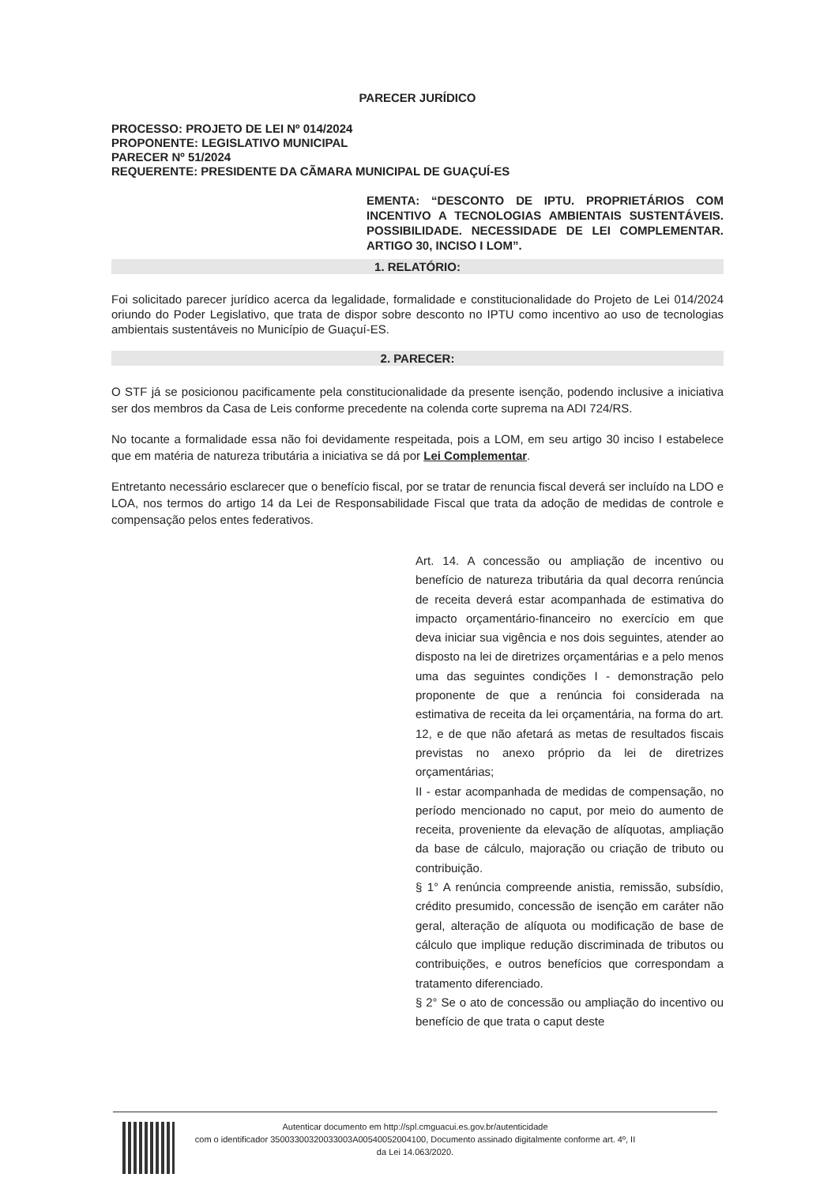PARECER JURÍDICO
PROCESSO: PROJETO DE LEI Nº 014/2024
PROPONENTE: LEGISLATIVO MUNICIPAL
PARECER Nº 51/2024
REQUERENTE: PRESIDENTE DA CÃMARA MUNICIPAL DE GUAÇUÍ-ES
EMENTA: “DESCONTO DE IPTU. PROPRIETÁRIOS COM INCENTIVO A TECNOLOGIAS AMBIENTAIS SUSTENTÁVEIS. POSSIBILIDADE. NECESSIDADE DE LEI COMPLEMENTAR. ARTIGO 30, INCISO I LOM”.
1. RELATÓRIO:
Foi solicitado parecer jurídico acerca da legalidade, formalidade e constitucionalidade do Projeto de Lei 014/2024 oriundo do Poder Legislativo, que trata de dispor sobre desconto no IPTU como incentivo ao uso de tecnologias ambientais sustentáveis no Município de Guaçuí-ES.
2. PARECER:
O STF já se posicionou pacificamente pela constitucionalidade da presente isenção, podendo inclusive a iniciativa ser dos membros da Casa de Leis conforme precedente na colenda corte suprema na ADI 724/RS.
No tocante a formalidade essa não foi devidamente respeitada, pois a LOM, em seu artigo 30 inciso I estabelece que em matéria de natureza tributária a iniciativa se dá por Lei Complementar.
Entretanto necessário esclarecer que o benefício fiscal, por se tratar de renuncia fiscal deverá ser incluído na LDO e LOA, nos termos do artigo 14 da Lei de Responsabilidade Fiscal que trata da adoção de medidas de controle e compensação pelos entes federativos.
Art. 14. A concessão ou ampliação de incentivo ou benefício de natureza tributária da qual decorra renúncia de receita deverá estar acompanhada de estimativa do impacto orçamentário-financeiro no exercício em que deva iniciar sua vigência e nos dois seguintes, atender ao disposto na lei de diretrizes orçamentárias e a pelo menos uma das seguintes condições I - demonstração pelo proponente de que a renúncia foi considerada na estimativa de receita da lei orçamentária, na forma do art. 12, e de que não afetará as metas de resultados fiscais previstas no anexo próprio da lei de diretrizes orçamentárias;
II - estar acompanhada de medidas de compensação, no período mencionado no caput, por meio do aumento de receita, proveniente da elevação de alíquotas, ampliação da base de cálculo, majoração ou criação de tributo ou contribuição.
§ 1° A renúncia compreende anistia, remissão, subsídio, crédito presumido, concessão de isenção em caráter não geral, alteração de alíquota ou modificação de base de cálculo que implique redução discriminada de tributos ou contribuições, e outros benefícios que correspondam a tratamento diferenciado.
§ 2° Se o ato de concessão ou ampliação do incentivo ou benefício de que trata o caput deste
Autenticar documento em http://spl.cmguacui.es.gov.br/autenticidade
com o identificador 35003300320033003A00540052004100, Documento assinado digitalmente conforme art. 4º, II
da Lei 14.063/2020.